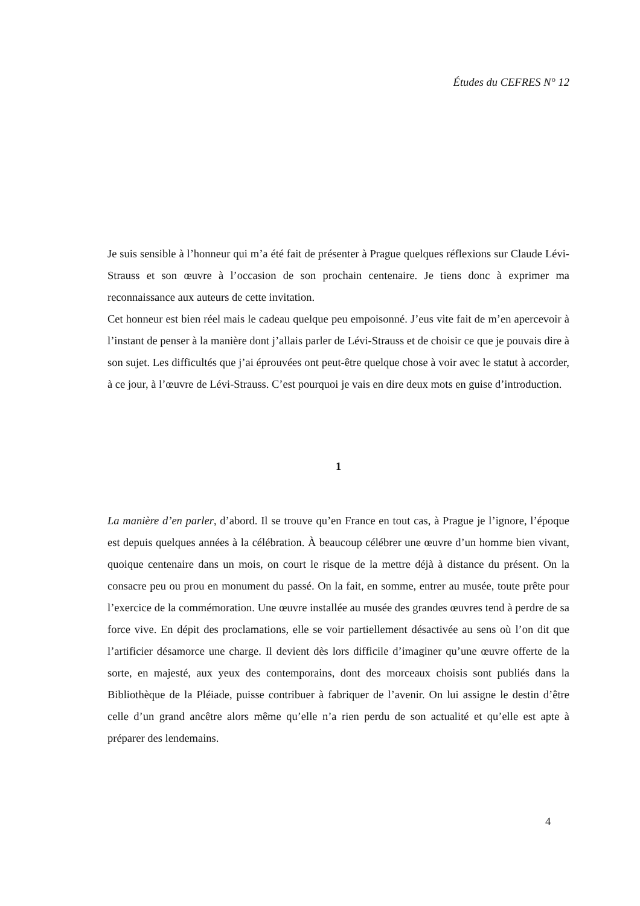Études du CEFRES N° 12
Je suis sensible à l’honneur qui m’a été fait de présenter à Prague quelques réflexions sur Claude Lévi-Strauss et son œuvre à l’occasion de son prochain centenaire. Je tiens donc à exprimer ma reconnaissance aux auteurs de cette invitation.
Cet honneur est bien réel mais le cadeau quelque peu empoisonné. J’eus vite fait de m’en apercevoir à l’instant de penser à la manière dont j’allais parler de Lévi-Strauss et de choisir ce que je pouvais dire à son sujet. Les difficultés que j’ai éprouvées ont peut-être quelque chose à voir avec le statut à accorder, à ce jour, à l’œuvre de Lévi-Strauss. C’est pourquoi je vais en dire deux mots en guise d’introduction.
1
La manière d’en parler, d’abord. Il se trouve qu’en France en tout cas, à Prague je l’ignore, l’époque est depuis quelques années à la célébration. À beaucoup célébrer une œuvre d’un homme bien vivant, quoique centenaire dans un mois, on court le risque de la mettre déjà à distance du présent. On la consacre peu ou prou en monument du passé. On la fait, en somme, entrer au musée, toute prête pour l’exercice de la commémoration. Une œuvre installée au musée des grandes œuvres tend à perdre de sa force vive. En dépit des proclamations, elle se voir partiellement désactivée au sens où l’on dit que l’artificier désamorce une charge. Il devient dès lors difficile d’imaginer qu’une œuvre offerte de la sorte, en majesté, aux yeux des contemporains, dont des morceaux choisis sont publiés dans la Bibliothèque de la Pléiade, puisse contribuer à fabriquer de l’avenir. On lui assigne le destin d’être celle d’un grand ancêtre alors même qu’elle n’a rien perdu de son actualité et qu’elle est apte à préparer des lendemains.
4